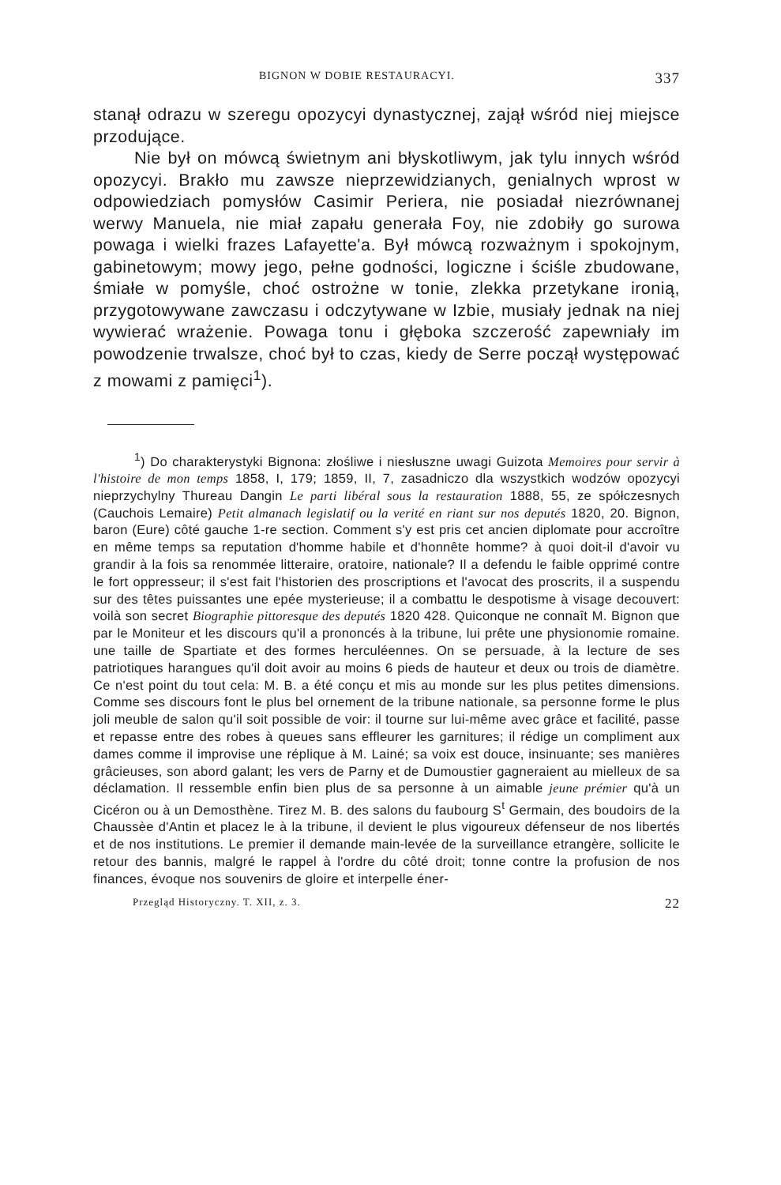BIGNON W DOBIE RESTAURACYI. 337
stanął odrazu w szeregu opozycyi dynastycznej, zajął wśród niej miejsce przodujące.
Nie był on mówcą świetnym ani błyskotliwym, jak tylu innych wśród opozycyi. Brakło mu zawsze nieprzewidzianych, genialnych wprost w odpowiedziach pomysłów Casimir Periera, nie posiadał niezrównanej werwy Manuela, nie miał zapału generała Foy, nie zdobiły go surowa powaga i wielki frazes Lafayette'a. Był mówcą rozważnym i spokojnym, gabinetowym; mowy jego, pełne godności, logiczne i ściśle zbudowane, śmiałe w pomyśle, choć ostrożne w tonie, zlekka przetykane ironią, przygotowywane zawczasu i odczytywane w Izbie, musiały jednak na niej wywierać wrażenie. Powaga tonu i głęboka szczerość zapewniały im powodzenie trwalsze, choć był to czas, kiedy de Serre począł występować z mowami z pamięci<sup>1</sup>).
<sup>1</sup>) Do charakterystyki Bignona: złośliwe i niesłuszne uwagi Guizota Memoires pour servir à l'histoire de mon temps 1858, I, 179; 1859, II, 7, zasadniczo dla wszystkich wodzów opozycyi nieprzychylny Thureau Dangin Le parti libéral sous la restauration 1888, 55, ze spółczesnych (Cauchois Lemaire) Petit almanach legislatif ou la verité en riant sur nos deputés 1820, 20. Bignon, baron (Eure) côté gauche 1-re section. Comment s'y est pris cet ancien diplomate pour accroître en même temps sa reputation d'homme habile et d'honnête homme? à quoi doit-il d'avoir vu grandir à la fois sa renommée litteraire, oratoire, nationale? Il a defendu le faible opprimé contre le fort oppresseur; il s'est fait l'historien des proscriptions et l'avocat des proscrits, il a suspendu sur des têtes puissantes une epée mysterieuse; il a combattu le despotisme à visage decouvert: voilà son secret Biographie pittoresque des deputés 1820 428. Quiconque ne connaît M. Bignon que par le Moniteur et les discours qu'il a prononcés à la tribune, lui prête une physionomie romaine. une taille de Spartiate et des formes herculéennes. On se persuade, à la lecture de ses patriotiques harangues qu'il doit avoir au moins 6 pieds de hauteur et deux ou trois de diamètre. Ce n'est point du tout cela: M. B. a été conçu et mis au monde sur les plus petites dimensions. Comme ses discours font le plus bel ornement de la tribune nationale, sa personne forme le plus joli meuble de salon qu'il soit possible de voir: il tourne sur lui-même avec grâce et facilité, passe et repasse entre des robes à queues sans effleurer les garnitures; il rédige un compliment aux dames comme il improvise une réplique à M. Lainé; sa voix est douce, insinuante; ses manières grâcieuses, son abord galant; les vers de Parny et de Dumoustier gagneraient au mielleux de sa déclamation. Il ressemble enfin bien plus de sa personne à un aimable jeune prémier qu'à un Cicéron ou à un Demosthène. Tirez M. B. des salons du faubourg S<sup>t</sup> Germain, des boudoirs de la Chaussèe d'Antin et placez le à la tribune, il devient le plus vigoureux défenseur de nos libertés et de nos institutions. Le premier il demande main-levée de la surveillance etrangère, sollicite le retour des bannis, malgré le rappel à l'ordre du côté droit; tonne contre la profusion de nos finances, évoque nos souvenirs de gloire et interpelle éner-
Przegląd Historyczny. T. XII, z. 3. 22